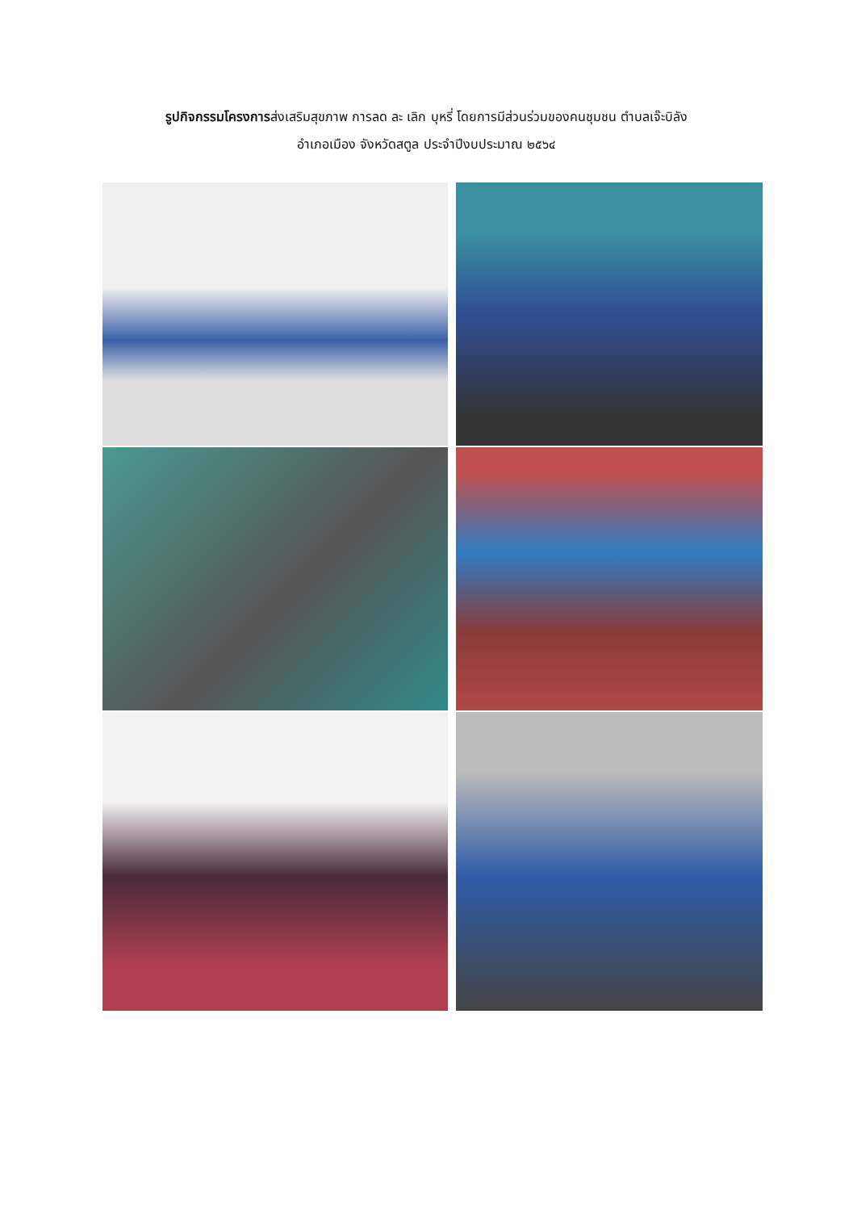รูปกิจกรรมโครงการส่งเสริมสุขภาพ การลด ละ เลิก บุหรี่ โดยการมีส่วนร่วมของคนชุมชน ตำบลเจ๊ะบิลัง
อำเภอเมือง จังหวัดสตูล ประจำปีงบประมาณ ๒๕๖๔